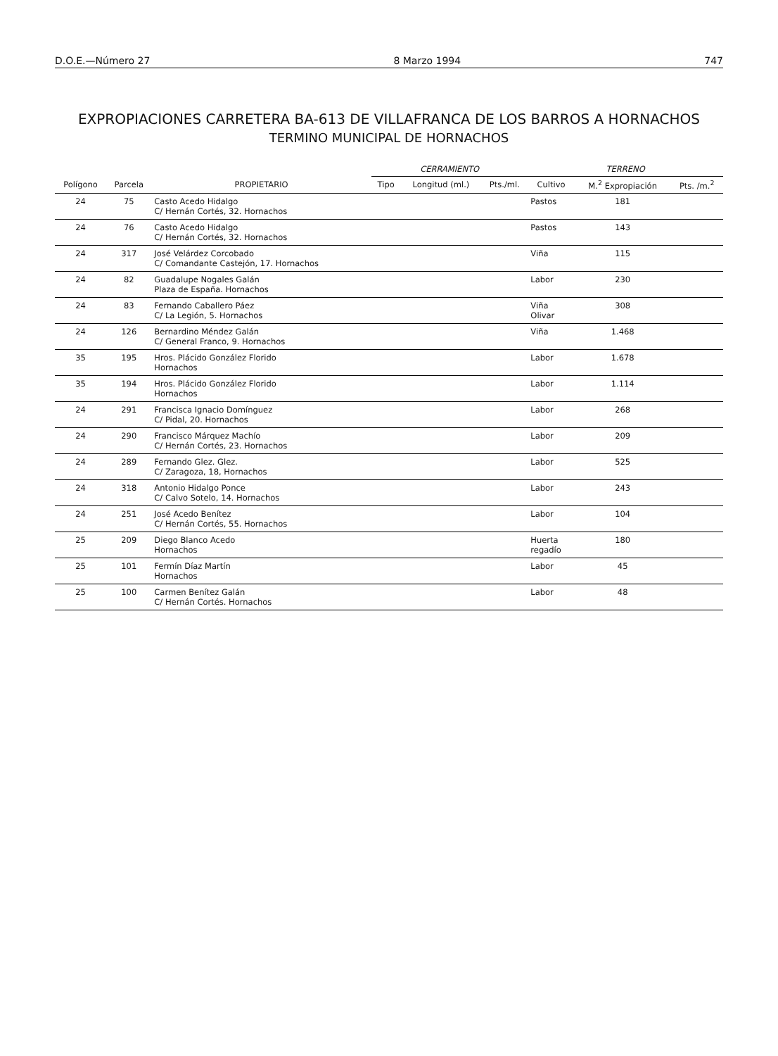D.O.E.—Número 27 8 Marzo 1994 747
EXPROPIACIONES CARRETERA BA-613 DE VILLAFRANCA DE LOS BARROS A HORNACHOS
TERMINO MUNICIPAL DE HORNACHOS
| | | | CERRAMIENTO | | | TERRENO | | |
| --- | --- | --- | --- | --- | --- | --- | --- | --- |
| Polígono | Parcela | PROPIETARIO | Tipo | Longitud (ml.) | Pts./ml. | Cultivo | M.<sup>2</sup> Expropiación | Pts. /m.<sup>2</sup> |
| 24 | 75 | Casto Acedo Hidalgo C/ Hernán Cortés, 32. Hornachos | | | | Pastos | 181 | |
| 24 | 76 | Casto Acedo Hidalgo C/ Hernán Cortés, 32. Hornachos | | | | Pastos | 143 | |
| 24 | 317 | José Velárdez Corcobado C/ Comandante Castejón, 17. Hornachos | | | | Viña | 115 | |
| 24 | 82 | Guadalupe Nogales Galán Plaza de España. Hornachos | | | | Labor | 230 | |
| 24 | 83 | Fernando Caballero Páez C/ La Legión, 5. Hornachos | | | | Viña Olivar | 308 | |
| 24 | 126 | Bernardino Méndez Galán C/ General Franco, 9. Hornachos | | | | Viña | 1.468 | |
| 35 | 195 | Hros. Plácido González Florido Hornachos | | | | Labor | 1.678 | |
| 35 | 194 | Hros. Plácido González Florido Hornachos | | | | Labor | 1.114 | |
| 24 | 291 | Francisca Ignacio Domínguez C/ Pidal, 20. Hornachos | | | | Labor | 268 | |
| 24 | 290 | Francisco Márquez Machío C/ Hernán Cortés, 23. Hornachos | | | | Labor | 209 | |
| 24 | 289 | Fernando Glez. Glez. C/ Zaragoza, 18, Hornachos | | | | Labor | 525 | |
| 24 | 318 | Antonio Hidalgo Ponce C/ Calvo Sotelo, 14. Hornachos | | | | Labor | 243 | |
| 24 | 251 | José Acedo Benítez C/ Hernán Cortés, 55. Hornachos | | | | Labor | 104 | |
| 25 | 209 | Diego Blanco Acedo Hornachos | | | | Huerta regadío | 180 | |
| 25 | 101 | Fermín Díaz Martín Hornachos | | | | Labor | 45 | |
| 25 | 100 | Carmen Benítez Galán C/ Hernán Cortés. Hornachos | | | | Labor | 48 | |